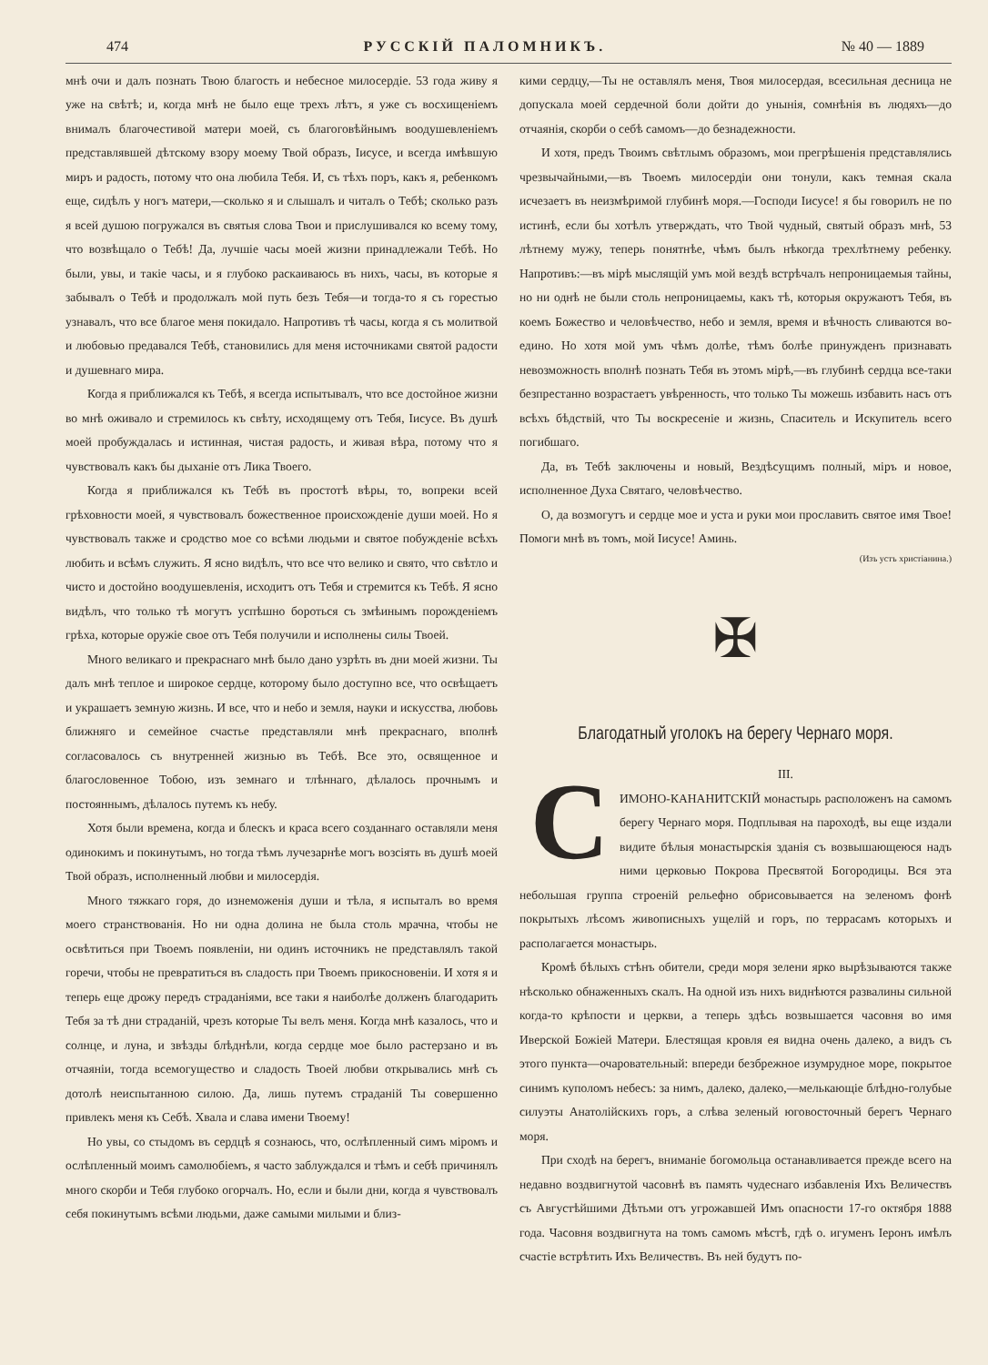474 РУССКІЙ ПАЛОМНИКЪ. № 40 — 1889
мнѣ очи и далъ познать Твою благость и небесное милосердіе. 53 года живу я уже на свѣтѣ; и, когда мнѣ не было еще трехъ лѣтъ, я уже съ восхищеніемъ внималъ благочестивой матери моей, съ благоговѣйнымъ воодушевленіемъ представлявшей дѣтскому взору моему Твой образъ, Іисусе, и всегда имѣвшую миръ и радость, потому что она любила Тебя. И, съ тѣхъ поръ, какъ я, ребенкомъ еще, сидѣлъ у ногъ матери,—сколько я и слышалъ и читалъ о Тебѣ; сколько разъ я всей душою погружался въ святыя слова Твои и прислушивался ко всему тому, что возвѣщало о Тебѣ! Да, лучшіе часы моей жизни принадлежали Тебѣ. Но были, увы, и такіе часы, и я глубоко раскаиваюсь въ нихъ, часы, въ которые я забывалъ о Тебѣ и продолжалъ мой путь безъ Тебя—и тогда-то я съ горестью узнавалъ, что все благое меня покидало. Напротивъ тѣ часы, когда я съ молитвой и любовью предавался Тебѣ, становились для меня источниками святой радости и душевнаго мира.
Когда я приближался къ Тебѣ, я всегда испытывалъ, что все достойное жизни во мнѣ оживало и стремилось къ свѣту, исходящему отъ Тебя, Іисусе. Въ душѣ моей пробуждалась и истинная, чистая радость, и живая вѣра, потому что я чувствовалъ какъ бы дыханіе отъ Лика Твоего.
Когда я приближался къ Тебѣ въ простотѣ вѣры, то, вопреки всей грѣховности моей, я чувствовалъ божественное происхожденіе души моей. Но я чувствовалъ также и сродство мое со всѣми людьми и святое побужденіе всѣхъ любить и всѣмъ служить. Я ясно видѣлъ, что все что велико и свято, что свѣтло и чисто и достойно воодушевленія, исходитъ отъ Тебя и стремится къ Тебѣ. Я ясно видѣлъ, что только тѣ могутъ успѣшно бороться съ змѣинымъ порожденіемъ грѣха, которые оружіе свое отъ Тебя получили и исполнены силы Твоей.
Много великаго и прекраснаго мнѣ было дано узрѣть въ дни моей жизни. Ты далъ мнѣ теплое и широкое сердце, которому было доступно все, что освѣщаетъ и украшаетъ земную жизнь. И все, что и небо и земля, науки и искусства, любовь ближняго и семейное счастье представляли мнѣ прекраснаго, вполнѣ согласовалось съ внутренней жизнью въ Тебѣ. Все это, освященное и благословенное Тобою, изъ земнаго и тлѣннаго, дѣлалось прочнымъ и постояннымъ, дѣлалось путемъ къ небу.
Хотя были времена, когда и блескъ и краса всего созданнаго оставляли меня одинокимъ и покинутымъ, но тогда тѣмъ лучезарнѣе могъ возсіять въ душѣ моей Твой образъ, исполненный любви и милосердія.
Много тяжкаго горя, до изнеможенія души и тѣла, я испыталъ во время моего странствованія. Но ни одна долина не была столь мрачна, чтобы не освѣтиться при Твоемъ появленіи, ни одинъ источникъ не представлялъ такой горечи, чтобы не превратиться въ сладость при Твоемъ прикосновеніи. И хотя я и теперь еще дрожу передъ страданіями, все таки я наиболѣе долженъ благодарить Тебя за тѣ дни страданій, чрезъ которые Ты велъ меня. Когда мнѣ казалось, что и солнце, и луна, и звѣзды блѣднѣли, когда сердце мое было растерзано и въ отчаяніи, тогда всемогущество и сладость Твоей любви открывались мнѣ съ дотолѣ неиспытанною силою. Да, лишь путемъ страданій Ты совершенно привлекъ меня къ Себѣ. Хвала и слава имени Твоему!
Но увы, со стыдомъ въ сердцѣ я сознаюсь, что, ослѣпленный симъ міромъ и ослѣпленный моимъ самолюбіемъ, я часто заблуждался и тѣмъ и себѣ причинялъ много скорби и Тебя глубоко огорчалъ. Но, если и были дни, когда я чувствовалъ себя покинутымъ всѣми людьми, даже самыми милыми и близ-
кими сердцу,—Ты не оставлялъ меня, Твоя милосердая, всесильная десница не допускала моей сердечной боли дойти до унынія, сомнѣнія въ людяхъ—до отчаянія, скорби о себѣ самомъ—до безнадежности.
И хотя, предъ Твоимъ свѣтлымъ образомъ, мои прегрѣшенія представлялись чрезвычайными,—въ Твоемъ милосердіи они тонули, какъ темная скала исчезаетъ въ неизмѣримой глубинѣ моря.—Господи Іисусе! я бы говорилъ не по истинѣ, если бы хотѣлъ утверждать, что Твой чудный, святый образъ мнѣ, 53 лѣтнему мужу, теперь понятнѣе, чѣмъ былъ нѣкогда трехлѣтнему ребенку. Напротивъ:—въ мірѣ мыслящій умъ мой вездѣ встрѣчалъ непроницаемыя тайны, но ни однѣ не были столь непроницаемы, какъ тѣ, которыя окружаютъ Тебя, въ коемъ Божество и человѣчество, небо и земля, время и вѣчность сливаются во-едино. Но хотя мой умъ чѣмъ долѣе, тѣмъ болѣе принужденъ признавать невозможность вполнѣ познать Тебя въ этомъ мірѣ,—въ глубинѣ сердца все-таки безпрестанно возрастаетъ увѣренность, что только Ты можешь избавить насъ отъ всѣхъ бѣдствій, что Ты воскресеніе и жизнь, Спаситель и Искупитель всего погибшаго.
Да, въ Тебѣ заключены и новый, Вездѣсущимъ полный, міръ и новое, исполненное Духа Святаго, человѣчество.
О, да возмогутъ и сердце мое и уста и руки мои прославить святое имя Твое! Помоги мнѣ въ томъ, мой Іисусе! Аминь.
(Изъ устъ христіанина.)
✠
Благодатный уголокъ на берегу Чернаго моря.
С
III.
ИМОНО-КАНАНИТСКІЙ монастырь расположенъ на самомъ берегу Чернаго моря. Подплывая на пароходѣ, вы еще издали видите бѣлыя монастырскія зданія съ возвышающеюся надъ ними церковью Покрова Пресвятой Богородицы. Вся эта небольшая группа строеній рельефно обрисовывается на зеленомъ фонѣ покрытыхъ лѣсомъ живописныхъ ущелій и горъ, по террасамъ которыхъ и располагается монастырь.
Кромѣ бѣлыхъ стѣнъ обители, среди моря зелени ярко вырѣзываются также нѣсколько обнаженныхъ скалъ. На одной изъ нихъ виднѣются развалины сильной когда-то крѣпости и церкви, а теперь здѣсь возвышается часовня во имя Иверской Божіей Матери. Блестящая кровля ея видна очень далеко, а видъ съ этого пункта—очаровательный: впереди безбрежное изумрудное море, покрытое синимъ куполомъ небесъ: за нимъ, далеко, далеко,—мелькающіе блѣдно-голубые силуэты Анатолійскихъ горъ, а слѣва зеленый юговосточный берегъ Чернаго моря.
При сходѣ на берегъ, вниманіе богомольца останавливается прежде всего на недавно воздвигнутой часовнѣ въ память чудеснаго избавленія Ихъ Величествъ съ Августѣйшими Дѣтьми отъ угрожавшей Имъ опасности 17-го октября 1888 года. Часовня воздвигнута на томъ самомъ мѣстѣ, гдѣ о. игуменъ Іеронъ имѣлъ счастіе встрѣтить Ихъ Величествъ. Въ ней будутъ по-